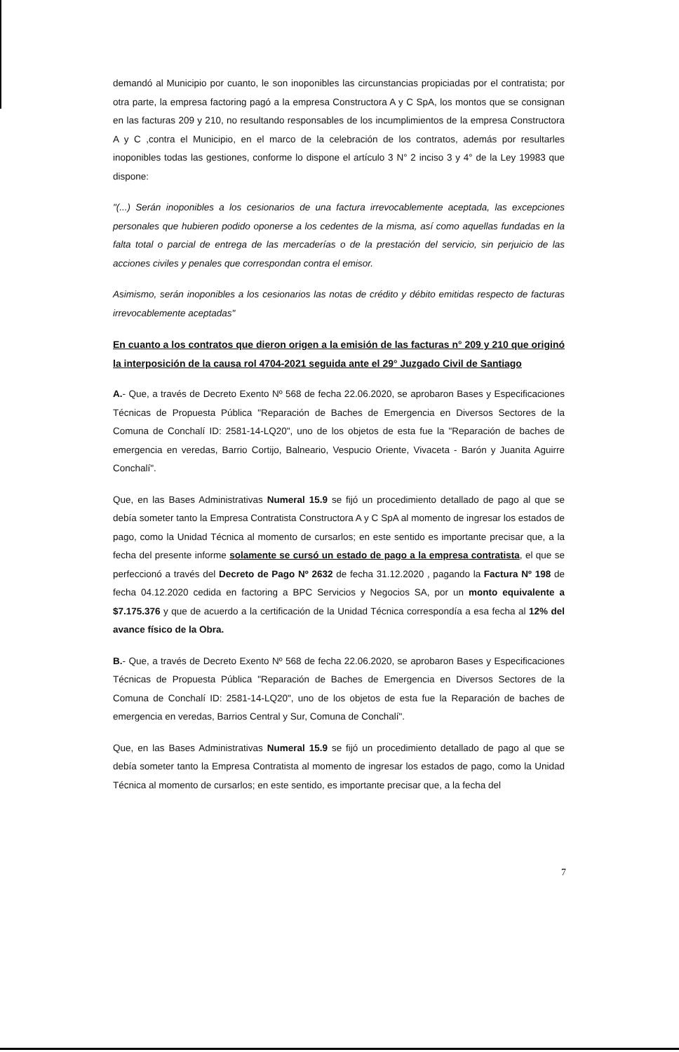demandó al Municipio por cuanto, le son inoponibles las circunstancias propiciadas por el contratista; por otra parte, la empresa factoring pagó a la empresa Constructora A y C SpA, los montos que se consignan en las facturas 209 y 210, no resultando responsables de los incumplimientos de la empresa Constructora A y C ,contra el Municipio, en el marco de la celebración de los contratos, además por resultarles inoponibles todas las gestiones, conforme lo dispone el artículo 3 N° 2 inciso 3 y 4° de la Ley 19983 que dispone:
"(...) Serán inoponibles a los cesionarios de una factura irrevocablemente aceptada, las excepciones personales que hubieren podido oponerse a los cedentes de la misma, así como aquellas fundadas en la falta total o parcial de entrega de las mercaderías o de la prestación del servicio, sin perjuicio de las acciones civiles y penales que correspondan contra el emisor.
Asimismo, serán inoponibles a los cesionarios las notas de crédito y débito emitidas respecto de facturas irrevocablemente aceptadas"
En cuanto a los contratos que dieron origen a la emisión de las facturas n° 209 y 210 que originó la interposición de la causa rol 4704-2021 seguida ante el 29° Juzgado Civil de Santiago
A.- Que, a través de Decreto Exento Nº 568 de fecha 22.06.2020, se aprobaron Bases y Especificaciones Técnicas de Propuesta Pública "Reparación de Baches de Emergencia en Diversos Sectores de la Comuna de Conchalí ID: 2581-14-LQ20", uno de los objetos de esta fue la "Reparación de baches de emergencia en veredas, Barrio Cortijo, Balneario, Vespucio Oriente, Vivaceta - Barón y Juanita Aguirre Conchalí".
Que, en las Bases Administrativas Numeral 15.9 se fijó un procedimiento detallado de pago al que se debía someter tanto la Empresa Contratista Constructora A y C SpA al momento de ingresar los estados de pago, como la Unidad Técnica al momento de cursarlos; en este sentido es importante precisar que, a la fecha del presente informe solamente se cursó un estado de pago a la empresa contratista, el que se perfeccionó a través del Decreto de Pago Nº 2632 de fecha 31.12.2020 , pagando la Factura Nº 198 de fecha 04.12.2020 cedida en factoring a BPC Servicios y Negocios SA, por un monto equivalente a $7.175.376 y que de acuerdo a la certificación de la Unidad Técnica correspondía a esa fecha al 12% del avance físico de la Obra.
B.- Que, a través de Decreto Exento Nº 568 de fecha 22.06.2020, se aprobaron Bases y Especificaciones Técnicas de Propuesta Pública "Reparación de Baches de Emergencia en Diversos Sectores de la Comuna de Conchalí ID: 2581-14-LQ20", uno de los objetos de esta fue la Reparación de baches de emergencia en veredas, Barrios Central y Sur, Comuna de Conchalí".
Que, en las Bases Administrativas Numeral 15.9 se fijó un procedimiento detallado de pago al que se debía someter tanto la Empresa Contratista al momento de ingresar los estados de pago, como la Unidad Técnica al momento de cursarlos; en este sentido, es importante precisar que, a la fecha del
7